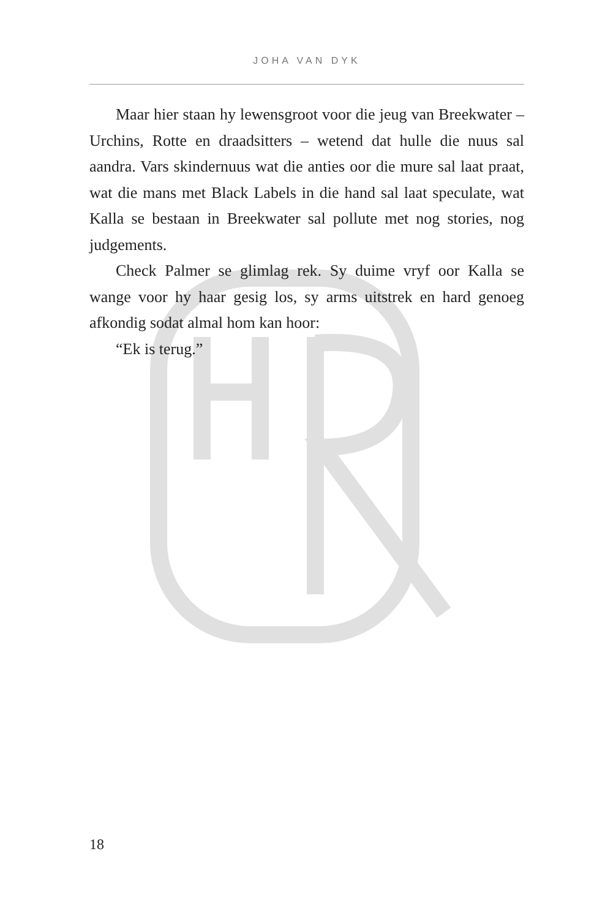JOHA VAN DYK
Maar hier staan hy lewensgroot voor die jeug van Breekwater – Urchins, Rotte en draadsitters – wetend dat hulle die nuus sal aandra. Vars skindernuus wat die anties oor die mure sal laat praat, wat die mans met Black Labels in die hand sal laat speculate, wat Kalla se bestaan in Breekwater sal pollute met nog stories, nog judgements.
Check Palmer se glimlag rek. Sy duime vryf oor Kalla se wange voor hy haar gesig los, sy arms uitstrek en hard genoeg afkondig sodat almal hom kan hoor:
“Ek is terug.”
18